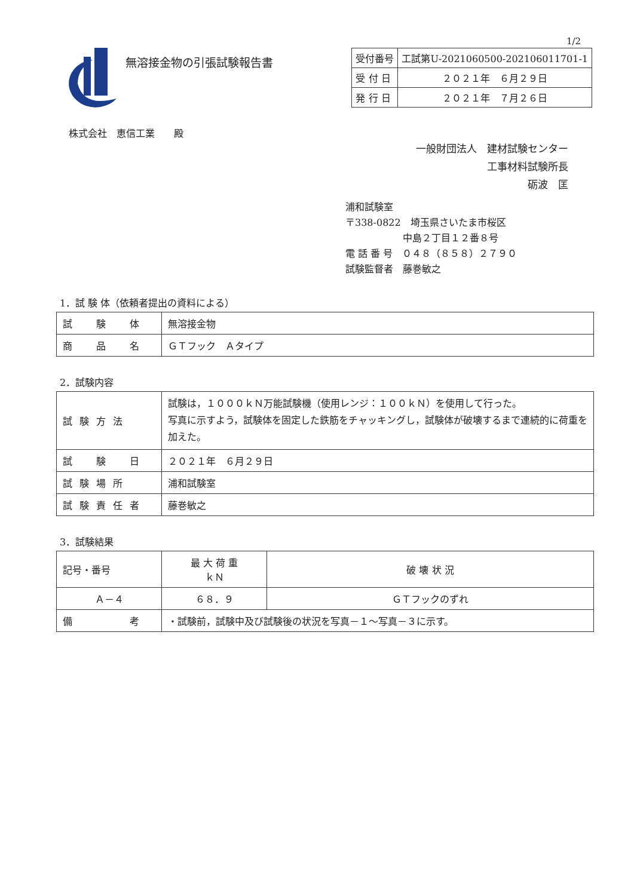1/2
無溶接金物の引張試験報告書
| 受付番号 | 工試第U-2021060500-202106011701-1 |
| 受 付 日 | ２０２１年 ６月２９日 |
| 発 行 日 | ２０２１年 ７月２６日 |
株式会社　恵信工業　　殿
一般財団法人　建材試験センター
工事材料試験所長
砺波　匡
浦和試験室
〒338-0822　埼玉県さいたま市桜区
　　　　　　中島２丁目１２番８号
電 話 番 号　０４８（８５８）２７９０
試験監督者　藤巻敏之
1．試 験 体（依頼者提出の資料による）
| 試 験 体 | 無溶接金物 |
| 商 品 名 | ＧＴフック Ａタイプ |
2．試験内容
| 試験方法 | 試験は，１０００ｋＮ万能試験機（使用レンジ：１００ｋＮ）を使用して行った。 写真に示すよう，試験体を固定した鉄筋をチャッキングし，試験体が破壊するまで連続的に荷重を加えた。 |
| 試 験 日 | ２０２１年 ６月２９日 |
| 試験場所 | 浦和試験室 |
| 試験責任者 | 藤巻敏之 |
3．試験結果
| 記号・番号 | 最 大 荷 重 ｋＮ | 破 壊 状 況 |
| --- | --- | --- |
| Ａ－４ | ６８．９ | ＧＴフックのずれ |
| 備 考 | ・試験前，試験中及び試験後の状況を写真－１～写真－３に示す。 | |